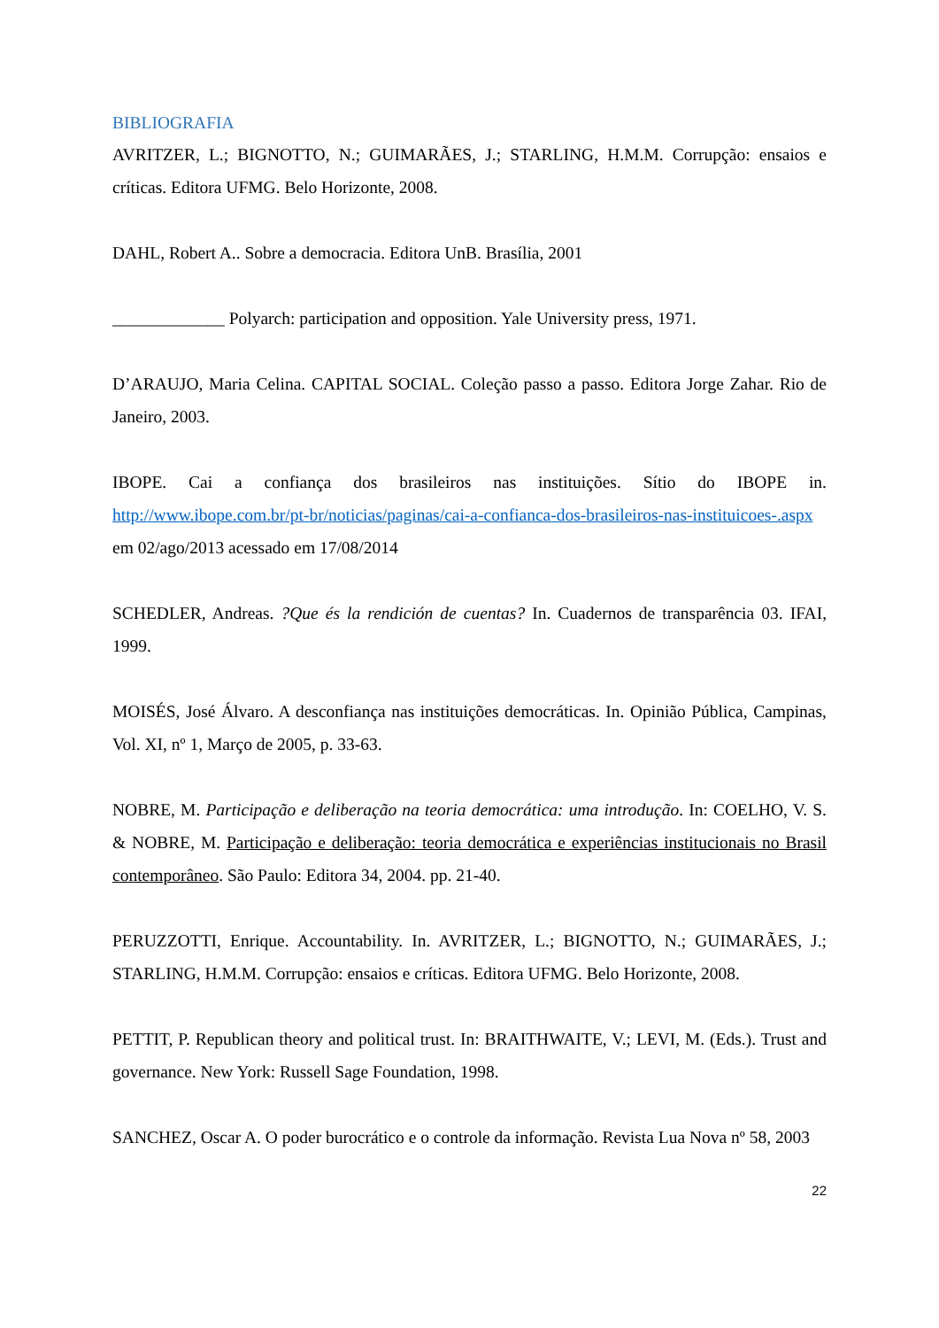BIBLIOGRAFIA
AVRITZER, L.; BIGNOTTO, N.; GUIMARÃES, J.; STARLING, H.M.M. Corrupção: ensaios e críticas. Editora UFMG. Belo Horizonte, 2008.
DAHL, Robert A.. Sobre a democracia. Editora UnB. Brasília, 2001
_____________ Polyarch: participation and opposition. Yale University press, 1971.
D’ARAUJO, Maria Celina. CAPITAL SOCIAL. Coleção passo a passo. Editora Jorge Zahar. Rio de Janeiro, 2003.
IBOPE. Cai a confiança dos brasileiros nas instituições. Sítio do IBOPE in. http://www.ibope.com.br/pt-br/noticias/paginas/cai-a-confianca-dos-brasileiros-nas-instituicoes-.aspx em 02/ago/2013 acessado em 17/08/2014
SCHEDLER, Andreas. ?Que és la rendición de cuentas? In. Cuadernos de transparência 03. IFAI, 1999.
MOISÉS, José Álvaro. A desconfiança nas instituições democráticas. In. Opinião Pública, Campinas, Vol. XI, nº 1, Março de 2005, p. 33-63.
NOBRE, M. Participação e deliberação na teoria democrática: uma introdução. In: COELHO, V. S. & NOBRE, M. Participação e deliberação: teoria democrática e experiências institucionais no Brasil contemporâneo. São Paulo: Editora 34, 2004. pp. 21-40.
PERUZZOTTI, Enrique. Accountability. In. AVRITZER, L.; BIGNOTTO, N.; GUIMARÃES, J.; STARLING, H.M.M. Corrupção: ensaios e críticas. Editora UFMG. Belo Horizonte, 2008.
PETTIT, P. Republican theory and political trust. In: BRAITHWAITE, V.; LEVI, M. (Eds.). Trust and governance. New York: Russell Sage Foundation, 1998.
SANCHEZ, Oscar A. O poder burocrático e o controle da informação. Revista Lua Nova nº 58, 2003
22